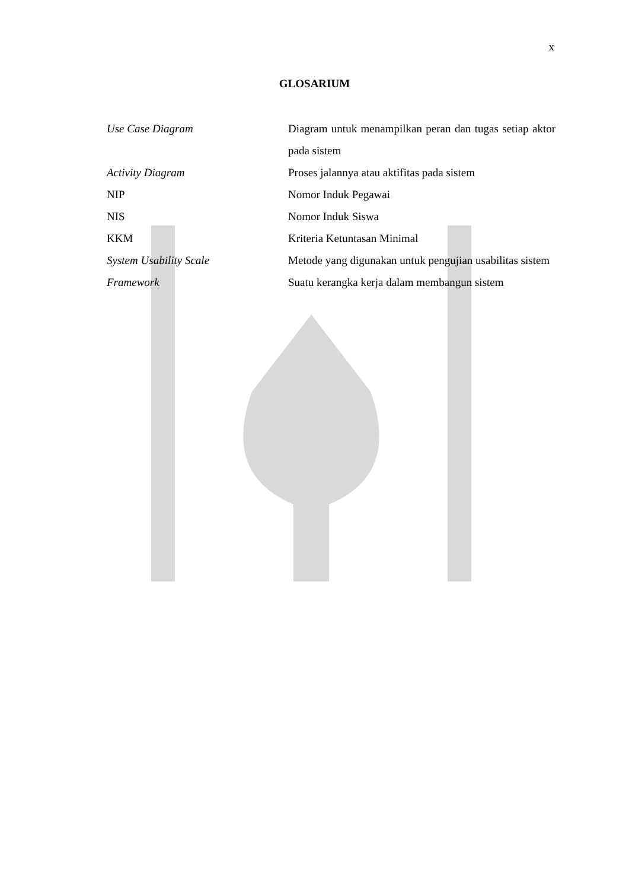x
GLOSARIUM
Use Case Diagram Diagram untuk menampilkan peran dan tugas setiap aktor pada sistem
Activity Diagram Proses jalannya atau aktifitas pada sistem
NIP Nomor Induk Pegawai
NIS Nomor Induk Siswa
KKM Kriteria Ketuntasan Minimal
System Usability Scale Metode yang digunakan untuk pengujian usabilitas sistem
Framework Suatu kerangka kerja dalam membangun sistem